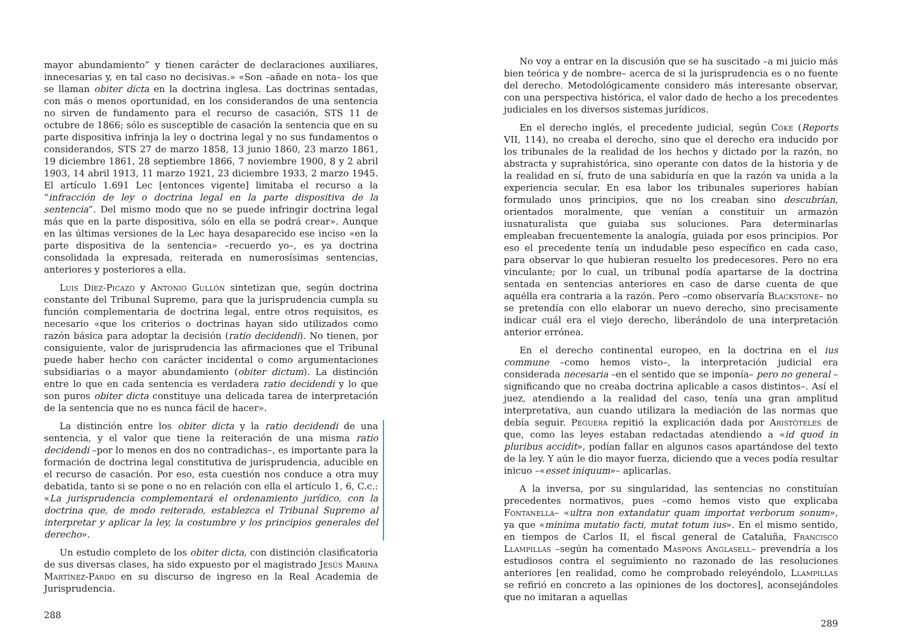mayor abundamiento” y tienen carácter de declaraciones auxiliares, innecesarias y, en tal caso no decisivas.» «Son –añade en nota– los que se llaman obiter dicta en la doctrina inglesa. Las doctrinas sentadas, con más o menos oportunidad, en los considerandos de una sentencia no sirven de fundamento para el recurso de casación, STS 11 de octubre de 1866; sólo es susceptible de casación la sentencia que en su parte dispositiva infrinja la ley o doctrina legal y no sus fundamentos o considerandos, STS 27 de marzo 1858, 13 junio 1860, 23 marzo 1861, 19 diciembre 1861, 28 septiembre 1866, 7 noviembre 1900, 8 y 2 abril 1903, 14 abril 1913, 11 marzo 1921, 23 diciembre 1933, 2 marzo 1945. El artículo 1.691 Lec [entonces vigente] limitaba el recurso a la “infracción de ley o doctrina legal en la parte dispositiva de la sentencia”. Del mismo modo que no se puede infringir doctrina legal más que en la parte dispositiva, sólo en ella se podrá crear». Aunque en las últimas versiones de la Lec haya desaparecido ese inciso «en la parte dispositiva de la sentencia» –recuerdo yo–, es ya doctrina consolidada la expresada, reiterada en numerosísimas sentencias, anteriores y posteriores a ella.
Luis Díez-Picazo y Antonio Gullón sintetizan que, según doctrina constante del Tribunal Supremo, para que la jurisprudencia cumpla su función complementaria de doctrina legal, entre otros requisitos, es necesario «que los criterios o doctrinas hayan sido utilizados como razón básica para adoptar la decisión (ratio decidendi). No tienen, por consiguiente, valor de jurisprudencia las afirmaciones que el Tribunal puede haber hecho con carácter incidental o como argumentaciones subsidiarias o a mayor abundamiento (obiter dictum). La distinción entre lo que en cada sentencia es verdadera ratio decidendi y lo que son puros obiter dicta constituye una delicada tarea de interpretación de la sentencia que no es nunca fácil de hacer».
La distinción entre los obiter dicta y la ratio decidendi de una sentencia, y el valor que tiene la reiteración de una misma ratio decidendi –por lo menos en dos no contradichas–, es importante para la formación de doctrina legal constitutiva de jurisprudencia, aducible en el recurso de casación. Por eso, esta cuestión nos conduce a otra muy debatida, tanto si se pone o no en relación con ella el artículo 1, 6, C.c.: «La jurisprudencia complementará el ordenamiento jurídico, con la doctrina que, de modo reiterado, establezca el Tribunal Supremo al interpretar y aplicar la ley, la costumbre y los principios generales del derecho».
Un estudio completo de los obiter dicta, con distinción clasificatoria de sus diversas clases, ha sido expuesto por el magistrado Jesús Marina Martínez-Pardo en su discurso de ingreso en la Real Academia de Jurisprudencia.
288
No voy a entrar en la discusión que se ha suscitado –a mi juicio más bien teórica y de nombre– acerca de si la jurisprudencia es o no fuente del derecho. Metodológicamente considero más interesante observar, con una perspectiva histórica, el valor dado de hecho a los precedentes judiciales en los diversos sistemas jurídicos.
En el derecho inglés, el precedente judicial, según Coke (Reports VII, 114), no creaba el derecho, sino que el derecho era inducido por los tribunales de la realidad de los hechos y dictado por la razón, no abstracta y suprahistórica, sino operante con datos de la historia y de la realidad en sí, fruto de una sabiduría en que la razón va unida a la experiencia secular. En esa labor los tribunales superiores habían formulado unos principios, que no los creaban sino descubrían, orientados moralmente, que venían a constituir un armazón iusnaturalista que guiaba sus soluciones. Para determinarlas empleaban frecuentemente la analogía, guiada por esos principios. Por eso el precedente tenía un indudable peso específico en cada caso, para observar lo que hubieran resuelto los predecesores. Pero no era vinculante; por lo cual, un tribunal podía apartarse de la doctrina sentada en sentencias anteriores en caso de darse cuenta de que aquélla era contraria a la razón. Pero –como observaría Blackstone– no se pretendía con ello elaborar un nuevo derecho, sino precisamente indicar cuál era el viejo derecho, liberándolo de una interpretación anterior errónea.
En el derecho continental europeo, en la doctrina en el ius commune –como hemos visto–, la interpretación judicial era considerada necesaria –en el sentido que se imponía– pero no general –significando que no creaba doctrina aplicable a casos distintos–. Así el juez, atendiendo a la realidad del caso, tenía una gran amplitud interpretativa, aun cuando utilizara la mediación de las normas que debía seguir. Peguera repitió la explicación dada por Aristóteles de que, como las leyes estaban redactadas atendiendo a «id quod in pluribus accidit», podían fallar en algunos casos apartándose del texto de la ley. Y aún le dio mayor fuerza, diciendo que a veces podía resultar inicuo –«esset iniquum»– aplicarlas.
A la inversa, por su singularidad, las sentencias no constituían precedentes normativos, pues –como hemos visto que explicaba Fontanella– «ultra non extandatur quam importat verborum sonum», ya que «minima mutatio facti, mutat totum ius». En el mismo sentido, en tiempos de Carlos II, el fiscal general de Cataluña, Francisco Llampillas –según ha comentado Maspons Anglasell– prevendría a los estudiosos contra el seguimiento no razonado de las resoluciones anteriores [en realidad, como he comprobado releyéndolo, Llampillas se refirió en concreto a las opiniones de los doctores], aconsejándoles que no imitaran a aquellas
289